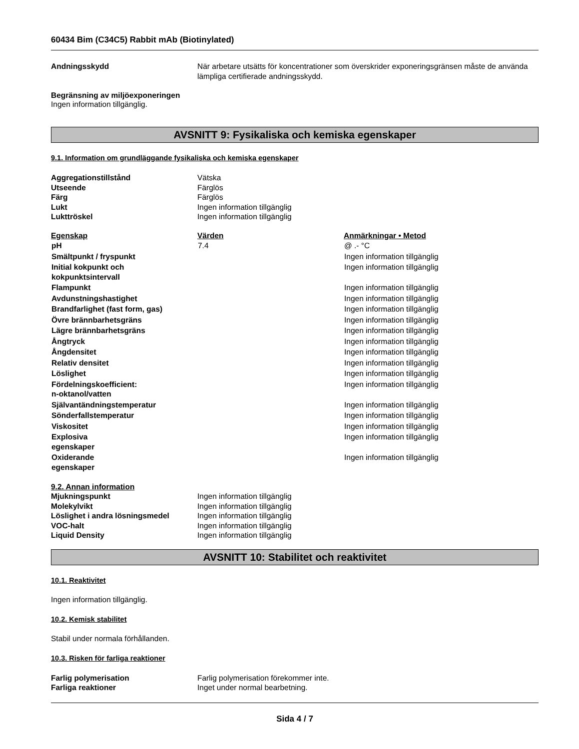60434 Bim (C34C5) Rabbit mAb (Biotinylated)
Andningsskydd När arbetare utsätts för koncentrationer som överskrider exponeringsgränsen måste de använda lämpliga certifierade andningsskydd.
Begränsning av miljöexponeringen
Ingen information tillgänglig.
AVSNITT 9: Fysikaliska och kemiska egenskaper
9.1. Information om grundläggande fysikaliska och kemiska egenskaper
Aggregationstillstånd Vätska
Utseende Färglös
Färg Färglös
Lukt Ingen information tillgänglig
Lukttröskel Ingen information tillgänglig
| Egenskap | Värden | Anmärkningar • Metod |
| --- | --- | --- |
| pH | 7.4 | @ .- °C |
| Smältpunkt / fryspunkt | | Ingen information tillgänglig |
| Initial kokpunkt och kokpunktsintervall | | Ingen information tillgänglig |
| Flampunkt | | Ingen information tillgänglig |
| Avdunstningshastighet | | Ingen information tillgänglig |
| Brandfarlighet (fast form, gas) | | Ingen information tillgänglig |
| Övre brännbarhetsgräns | | Ingen information tillgänglig |
| Lägre brännbarhetsgräns | | Ingen information tillgänglig |
| Ångtryck | | Ingen information tillgänglig |
| Ångdensitet | | Ingen information tillgänglig |
| Relativ densitet | | Ingen information tillgänglig |
| Löslighet | | Ingen information tillgänglig |
| Fördelningskoefficient: n-oktanol/vatten | | Ingen information tillgänglig |
| Självantändningstemperatur | | Ingen information tillgänglig |
| Sönderfallstemperatur | | Ingen information tillgänglig |
| Viskositet | | Ingen information tillgänglig |
| Explosiva egenskaper | | Ingen information tillgänglig |
| Oxiderande egenskaper | | Ingen information tillgänglig |
9.2. Annan information
Mjukningspunkt Ingen information tillgänglig
Molekylvikt Ingen information tillgänglig
Löslighet i andra lösningsmedel Ingen information tillgänglig
VOC-halt Ingen information tillgänglig
Liquid Density Ingen information tillgänglig
AVSNITT 10: Stabilitet och reaktivitet
10.1. Reaktivitet
Ingen information tillgänglig.
10.2. Kemisk stabilitet
Stabil under normala förhållanden.
10.3. Risken för farliga reaktioner
Farlig polymerisation Farlig polymerisation förekommer inte.
Farliga reaktioner Inget under normal bearbetning.
Sida 4 / 7